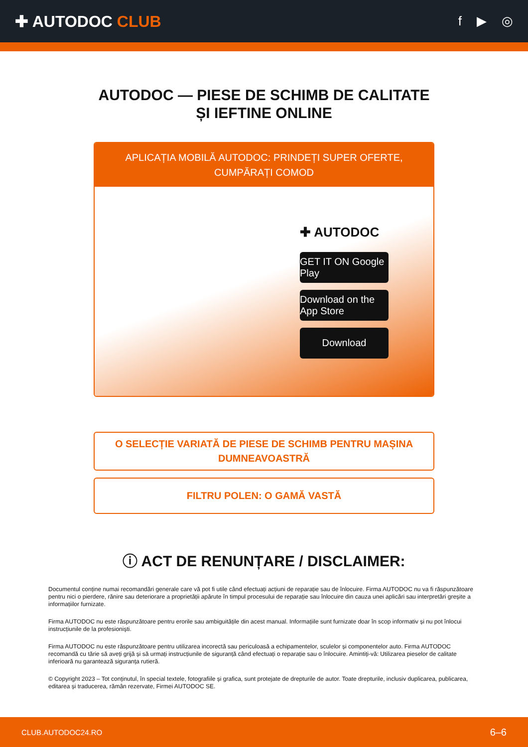✚ AUTODOC CLUB
f ▶ ◎
AUTODOC — PIESE DE SCHIMB DE CALITATE ȘI IEFTINE ONLINE
APLICAȚIA MOBILĂ AUTODOC: PRINDEȚI SUPER OFERTE, CUMPĂRAȚI COMOD
✚ AUTODOC
GET IT ON Google Play
Download on the App Store
Download
O SELECȚIE VARIATĂ DE PIESE DE SCHIMB PENTRU MAȘINA DUMNEAVOASTRĂ
FILTRU POLEN: O GAMĂ VASTĂ
ⓘ ACT DE RENUNȚARE / DISCLAIMER:
Documentul conține numai recomandări generale care vă pot fi utile când efectuați acțiuni de reparație sau de înlocuire. Firma AUTODOC nu va fi răspunzătoare pentru nici o pierdere, rănire sau deteriorare a proprietății apărute în timpul procesului de reparație sau înlocuire din cauza unei aplicări sau interpretări greșite a informațiilor furnizate.
Firma AUTODOC nu este răspunzătoare pentru erorile sau ambiguitățile din acest manual. Informațiile sunt furnizate doar în scop informativ și nu pot înlocui instrucțiunile de la profesioniști.
Firma AUTODOC nu este răspunzătoare pentru utilizarea incorectă sau periculoasă a echipamentelor, sculelor și componentelor auto. Firma AUTODOC recomandă cu tărie să aveți grijă și să urmați instrucțiunile de siguranță când efectuați o reparație sau o înlocuire. Amintiți-vă: Utilizarea pieselor de calitate inferioară nu garantează siguranța rutieră.
© Copyright 2023 – Tot conținutul, în special textele, fotografiile și grafica, sunt protejate de drepturile de autor. Toate drepturile, inclusiv duplicarea, publicarea, editarea și traducerea, rămân rezervate, Firmei AUTODOC SE.
CLUB.AUTODOC24.RO 6–6